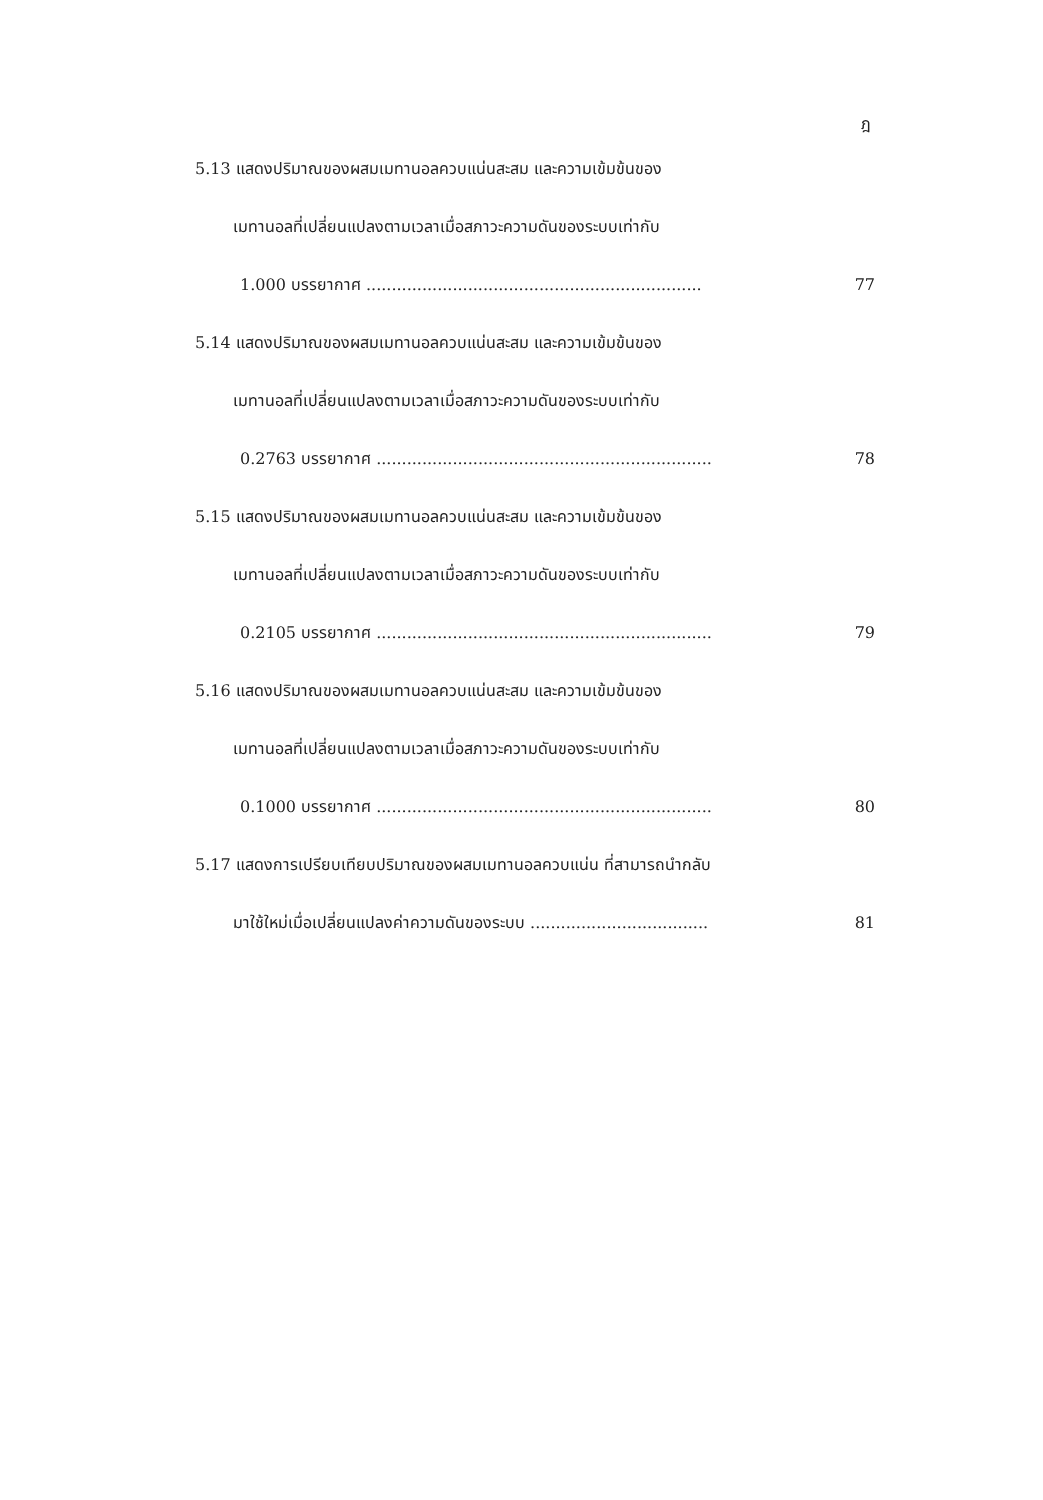ฎ
5.13 แสดงปริมาณของผสมเมทานอลควบแน่นสะสม และความเข้มข้นของ
เมทานอลที่เปลี่ยนแปลงตามเวลาเมื่อสภาวะความดันของระบบเท่ากับ
1.000 บรรยากาศ .................................................................. 77
5.14 แสดงปริมาณของผสมเมทานอลควบแน่นสะสม และความเข้มข้นของ
เมทานอลที่เปลี่ยนแปลงตามเวลาเมื่อสภาวะความดันของระบบเท่ากับ
0.2763 บรรยากาศ .................................................................. 78
5.15 แสดงปริมาณของผสมเมทานอลควบแน่นสะสม และความเข้มข้นของ
เมทานอลที่เปลี่ยนแปลงตามเวลาเมื่อสภาวะความดันของระบบเท่ากับ
0.2105 บรรยากาศ .................................................................. 79
5.16 แสดงปริมาณของผสมเมทานอลควบแน่นสะสม และความเข้มข้นของ
เมทานอลที่เปลี่ยนแปลงตามเวลาเมื่อสภาวะความดันของระบบเท่ากับ
0.1000 บรรยากาศ .................................................................. 80
5.17 แสดงการเปรียบเทียบปริมาณของผสมเมทานอลควบแน่น ที่สามารถนำกลับ
มาใช้ใหม่เมื่อเปลี่ยนแปลงค่าความดันของระบบ ................................... 81